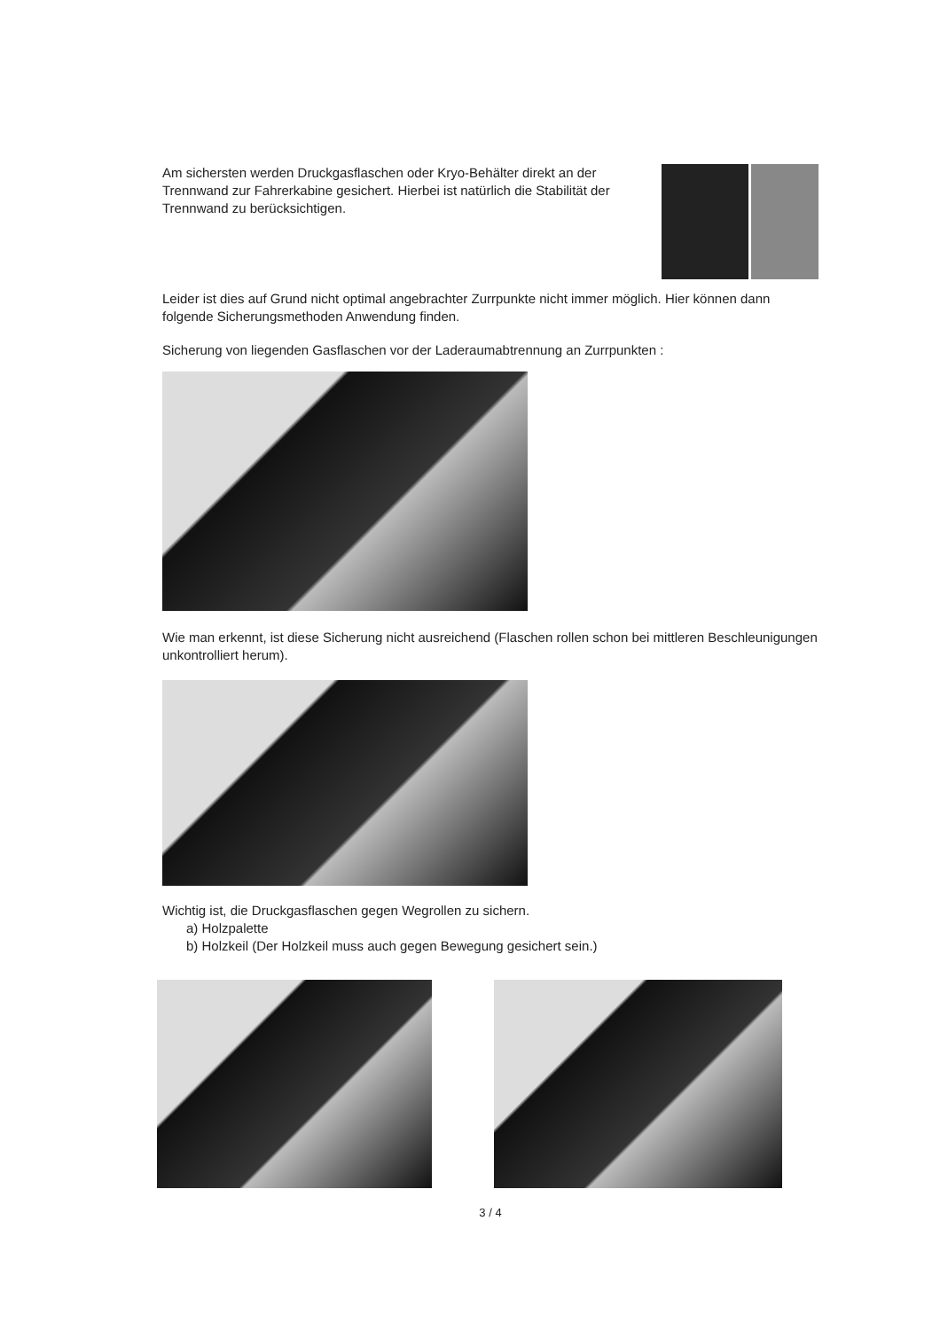Am sichersten werden Druckgasflaschen oder Kryo-Behälter direkt an der Trennwand zur Fahrerkabine gesichert. Hierbei ist natürlich die Stabilität der Trennwand zu berücksichtigen.
Leider ist dies auf Grund nicht optimal angebrachter Zurrpunkte nicht immer möglich. Hier können dann folgende Sicherungsmethoden Anwendung finden.
Sicherung von liegenden Gasflaschen vor der Laderaumabtrennung an Zurrpunkten :
Wie man erkennt, ist diese Sicherung nicht ausreichend (Flaschen rollen schon bei mittleren Beschleunigungen unkontrolliert herum).
Wichtig ist, die Druckgasflaschen gegen Wegrollen zu sichern.
a) Holzpalette
b) Holzkeil (Der Holzkeil muss auch gegen Bewegung gesichert sein.)
3 / 4